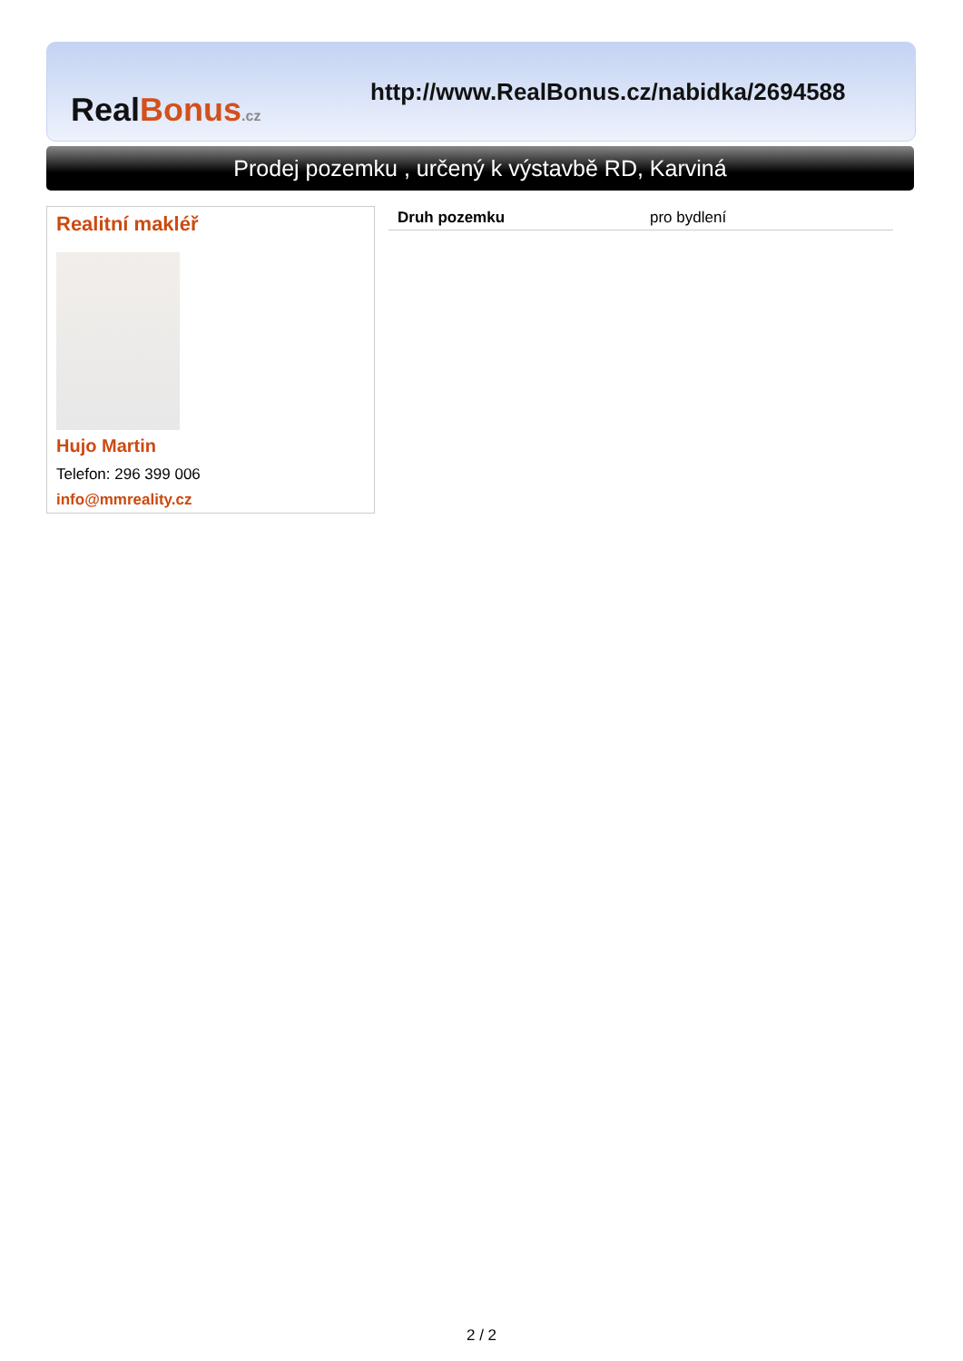Real Bonus.cz
http://www.RealBonus.cz/nabidka/2694588
Prodej pozemku , určený k výstavbě RD, Karviná
Realitní makléř
Hujo Martin
Telefon: 296 399 006
info@mmreality.cz
| Druh pozemku | pro bydlení |
2 / 2